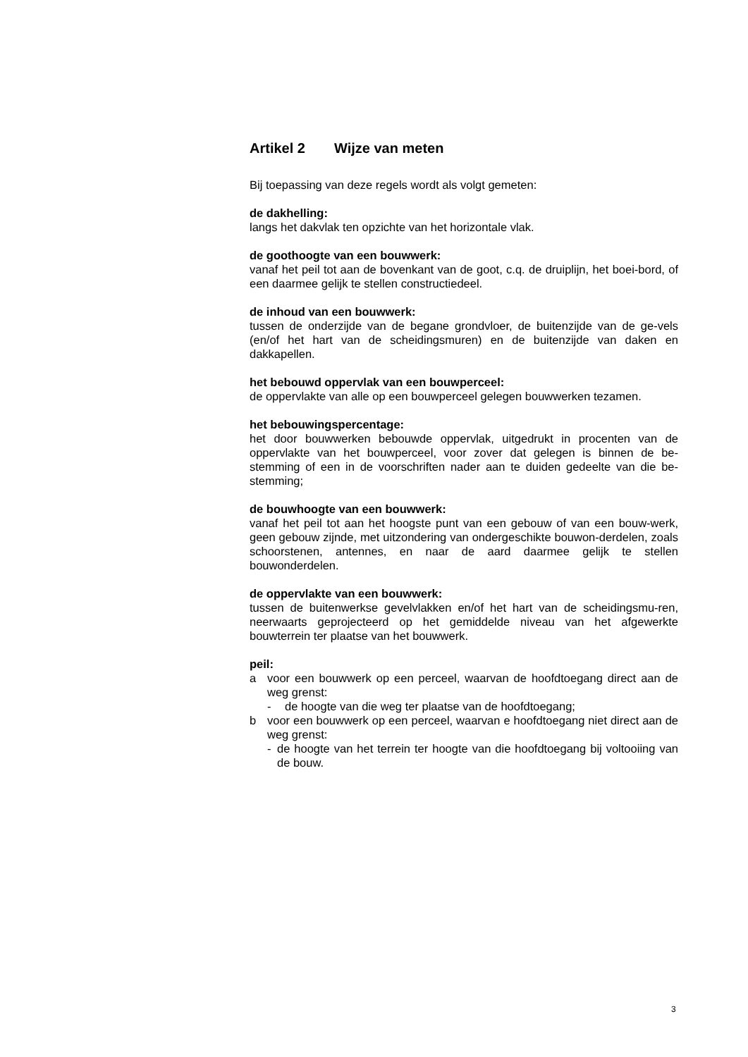Artikel 2 Wijze van meten
Bij toepassing van deze regels wordt als volgt gemeten:
de dakhelling:
langs het dakvlak ten opzichte van het horizontale vlak.
de goothoogte van een bouwwerk:
vanaf het peil tot aan de bovenkant van de goot, c.q. de druiplijn, het boei-bord, of een daarmee gelijk te stellen constructiedeel.
de inhoud van een bouwwerk:
tussen de onderzijde van de begane grondvloer, de buitenzijde van de ge-vels (en/of het hart van de scheidingsmuren) en de buitenzijde van daken en dakkapellen.
het bebouwd oppervlak van een bouwperceel:
de oppervlakte van alle op een bouwperceel gelegen bouwwerken tezamen.
het bebouwingspercentage:
het door bouwwerken bebouwde oppervlak, uitgedrukt in procenten van de oppervlakte van het bouwperceel, voor zover dat gelegen is binnen de be-stemming of een in de voorschriften nader aan te duiden gedeelte van die be-stemming;
de bouwhoogte van een bouwwerk:
vanaf het peil tot aan het hoogste punt van een gebouw of van een bouw-werk, geen gebouw zijnde, met uitzondering van ondergeschikte bouwon-derdelen, zoals schoorstenen, antennes, en naar de aard daarmee gelijk te stellen bouwonderdelen.
de oppervlakte van een bouwwerk:
tussen de buitenwerkse gevelvlakken en/of het hart van de scheidingsmu-ren, neerwaarts geprojecteerd op het gemiddelde niveau van het afgewerkte bouwterrein ter plaatse van het bouwwerk.
peil:
a voor een bouwwerk op een perceel, waarvan de hoofdtoegang direct aan de weg grenst:
- de hoogte van die weg ter plaatse van de hoofdtoegang;
b voor een bouwwerk op een perceel, waarvan e hoofdtoegang niet direct aan de weg grenst:
- de hoogte van het terrein ter hoogte van die hoofdtoegang bij voltooiing van de bouw.
3